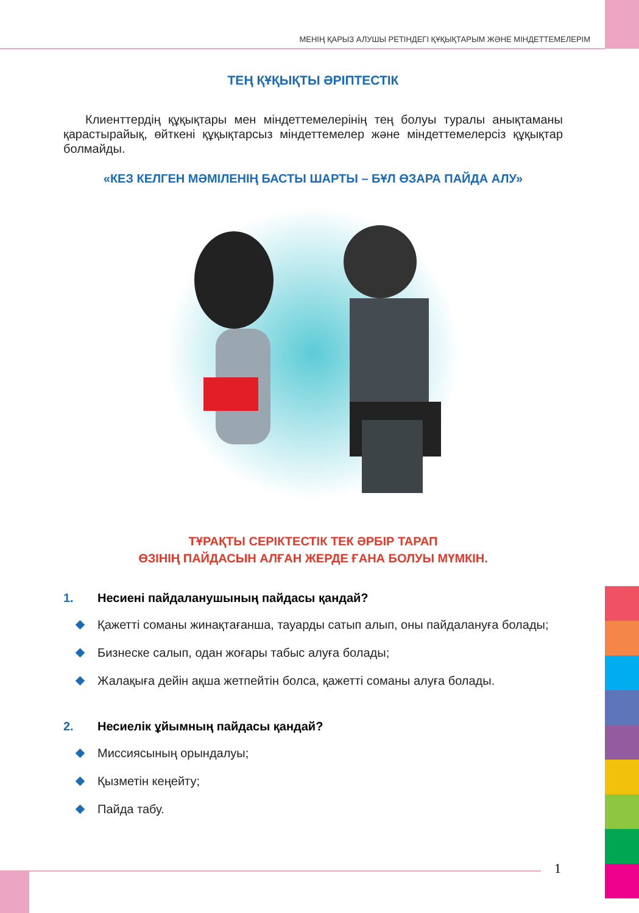МЕНІҢ ҚАРЫЗ АЛУШЫ РЕТІНДЕГІ ҚҰҚЫҚТАРЫМ ЖӘНЕ МІНДЕТТЕМЕЛЕРІМ
ТЕҢ ҚҰҚЫҚТЫ ӘРІПТЕСТІК
Клиенттердің құқықтары мен міндеттемелерінің тең болуы туралы анықтаманы қарастырайық, өйткені құқықтарсыз міндеттемелер және міндеттемелерсіз құқықтар болмайды.
«КЕЗ КЕЛГЕН МӘМІЛЕНІҢ БАСТЫ ШАРТЫ – БҰЛ ӨЗАРА ПАЙДА АЛУ»
ТҰРАҚТЫ СЕРІКТЕСТІК ТЕК ӘРБІР ТАРАП
ӨЗІНІҢ ПАЙДАСЫН АЛҒАН ЖЕРДЕ ҒАНА БОЛУЫ МҮМКІН.
1. Несиені пайдаланушының пайдасы қандай?
Қажетті соманы жинақтағанша, тауарды сатып алып, оны пайдалануға болады;
Бизнеске салып, одан жоғары табыс алуға болады;
Жалақыға дейін ақша жетпейтін болса, қажетті соманы алуға болады.
2. Несиелік ұйымның пайдасы қандай?
Миссиясының орындалуы;
Қызметін кеңейту;
Пайда табу.
1